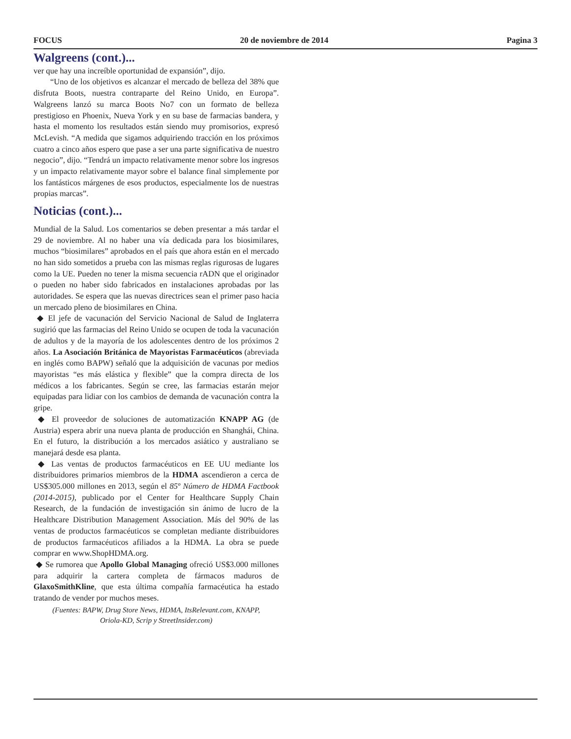FOCUS 20 de noviembre de 2014 Pagina 3
Walgreens (cont.)...
ver que hay una increíble oportunidad de expansión”, dijo.
“Uno de los objetivos es alcanzar el mercado de belleza del 38% que disfruta Boots, nuestra contraparte del Reino Unido, en Europa”. Walgreens lanzó su marca Boots No7 con un formato de belleza prestigioso en Phoenix, Nueva York y en su base de farmacias bandera, y hasta el momento los resultados están siendo muy promisorios, expresó McLevish. “A medida que sigamos adquiriendo tracción en los próximos cuatro a cinco años espero que pase a ser una parte significativa de nuestro negocio”, dijo. “Tendrá un impacto relativamente menor sobre los ingresos y un impacto relativamente mayor sobre el balance final simplemente por los fantásticos márgenes de esos productos, especialmente los de nuestras propias marcas”.
Noticias (cont.)...
Mundial de la Salud. Los comentarios se deben presentar a más tardar el 29 de noviembre. Al no haber una vía dedicada para los biosimilares, muchos “biosimilares” aprobados en el país que ahora están en el mercado no han sido sometidos a prueba con las mismas reglas rigurosas de lugares como la UE. Pueden no tener la misma secuencia rADN que el originador o pueden no haber sido fabricados en instalaciones aprobadas por las autoridades. Se espera que las nuevas directrices sean el primer paso hacia un mercado pleno de biosimilares en China.
◆ El jefe de vacunación del Servicio Nacional de Salud de Inglaterra sugirió que las farmacias del Reino Unido se ocupen de toda la vacunación de adultos y de la mayoría de los adolescentes dentro de los próximos 2 años. La Asociación Británica de Mayoristas Farmacéuticos (abreviada en inglés como BAPW) señaló que la adquisición de vacunas por medios mayoristas “es más elástica y flexible” que la compra directa de los médicos a los fabricantes. Según se cree, las farmacias estarán mejor equipadas para lidiar con los cambios de demanda de vacunación contra la gripe.
◆ El proveedor de soluciones de automatización KNAPP AG (de Austria) espera abrir una nueva planta de producción en Shanghái, China. En el futuro, la distribución a los mercados asiático y australiano se manejará desde esa planta.
◆ Las ventas de productos farmacéuticos en EE UU mediante los distribuidores primarios miembros de la HDMA ascendieron a cerca de US$305.000 millones en 2013, según el 85º Número de HDMA Factbook (2014-2015), publicado por el Center for Healthcare Supply Chain Research, de la fundación de investigación sin ánimo de lucro de la Healthcare Distribution Management Association. Más del 90% de las ventas de productos farmacéuticos se completan mediante distribuidores de productos farmacéuticos afiliados a la HDMA. La obra se puede comprar en www.ShopHDMA.org.
◆ Se rumorea que Apollo Global Managing ofreció US$3.000 millones para adquirir la cartera completa de fármacos maduros de GlaxoSmithKline, que esta última compañía farmacéutica ha estado tratando de vender por muchos meses.
(Fuentes: BAPW, Drug Store News, HDMA, ItsRelevant.com, KNAPP,
Oriola-KD, Scrip y StreetInsider.com)